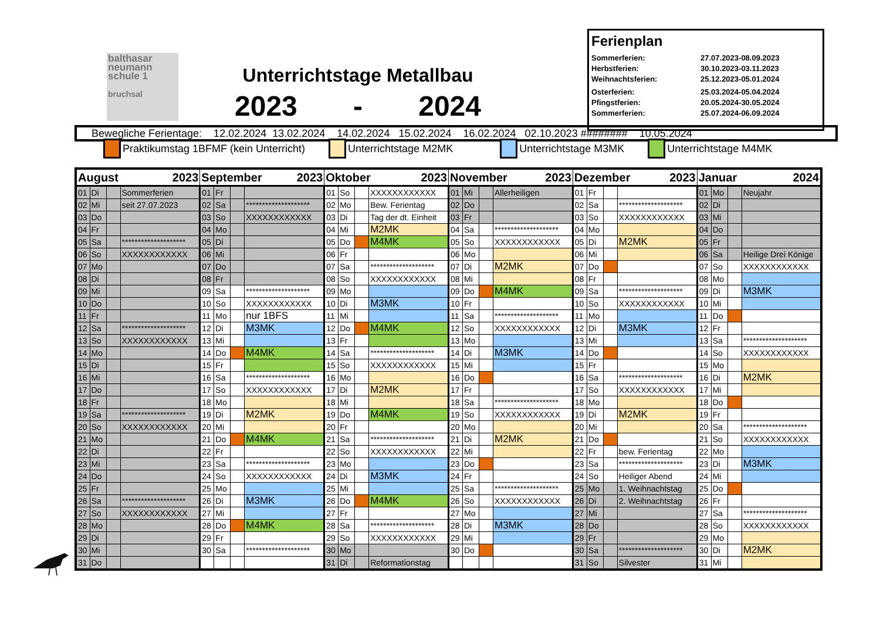balthasar
neumann
schule 1
bruchsal
Unterrichtstage Metallbau
2023 - 2024
Ferienplan
Sommerferien: 27.07.2023-08.09.2023
Herbstferien: 30.10.2023-03.11.2023
Weihnachtsferien: 25.12.2023-05.01.2024
Osterferien: 25.03.2024-05.04.2024
Pfingstferien: 20.05.2024-30.05.2024
Sommerferien: 25.07.2024-06.09.2024
Bewegliche Ferientage: 12.02.2024 13.02.2024 14.02.2024 15.02.2024 16.02.2024 02.10.2023 ######## 10.05.2024
Praktikumstag 1BFMF (kein Unterricht) Unterrichtstage M2MK Unterrichtstage M3MK Unterrichtstage M4MK
| August 2023 | | | | September 2023 | | | | Oktober 2023 | | | | November 2023 | | | | Dezember 2023 | | | | Januar 2024 | | | |
| --- | --- | --- | --- | --- | --- | --- | --- | --- | --- | --- | --- | --- | --- | --- | --- | --- | --- | --- | --- | --- | --- | --- | --- |
| 01 | Di | | Sommerferien | 01 | Fr | | | 01 | So | | XXXXXXXXXXXX | 01 | Mi | | Allerheiligen | 01 | Fr | | | 01 | Mo | | Neujahr |
| 02 | Mi | | seit 27.07.2023 | 02 | Sa | | ******************** | 02 | Mo | | Bew. Ferientag | 02 | Do | | | 02 | Sa | | ******************** | 02 | Di | | |
| 03 | Do | | | 03 | So | | XXXXXXXXXXXX | 03 | Di | | Tag der dt. Einheit | 03 | Fr | | | 03 | So | | XXXXXXXXXXXX | 03 | Mi | | |
| 04 | Fr | | | 04 | Mo | | | 04 | Mi | | M2MK | 04 | Sa | | ******************** | 04 | Mo | | | 04 | Do | | |
| 05 | Sa | | ******************** | 05 | Di | | | 05 | Do | | M4MK | 05 | So | | XXXXXXXXXXXX | 05 | Di | | M2MK | 05 | Fr | | |
| 06 | So | | XXXXXXXXXXXX | 06 | Mi | | | 06 | Fr | | | 06 | Mo | | | 06 | Mi | | | 06 | Sa | | Heilige Drei Könige |
| 07 | Mo | | | 07 | Do | | | 07 | Sa | | ******************** | 07 | Di | | M2MK | 07 | Do | | | 07 | So | | XXXXXXXXXXXX |
| 08 | Di | | | 08 | Fr | | | 08 | So | | XXXXXXXXXXXX | 08 | Mi | | | 08 | Fr | | | 08 | Mo | | |
| 09 | Mi | | | 09 | Sa | | ******************** | 09 | Mo | | | 09 | Do | | M4MK | 09 | Sa | | ******************** | 09 | Di | | M3MK |
| 10 | Do | | | 10 | So | | XXXXXXXXXXXX | 10 | Di | | M3MK | 10 | Fr | | | 10 | So | | XXXXXXXXXXXX | 10 | Mi | | |
| 11 | Fr | | | 11 | Mo | | nur 1BFS | 11 | Mi | | | 11 | Sa | | ******************** | 11 | Mo | | | 11 | Do | | |
| 12 | Sa | | ******************** | 12 | Di | | M3MK | 12 | Do | | M4MK | 12 | So | | XXXXXXXXXXXX | 12 | Di | | M3MK | 12 | Fr | | |
| 13 | So | | XXXXXXXXXXXX | 13 | Mi | | | 13 | Fr | | | 13 | Mo | | | 13 | Mi | | | 13 | Sa | | ******************** |
| 14 | Mo | | | 14 | Do | | M4MK | 14 | Sa | | ******************** | 14 | Di | | M3MK | 14 | Do | | | 14 | So | | XXXXXXXXXXXX |
| 15 | Di | | | 15 | Fr | | | 15 | So | | XXXXXXXXXXXX | 15 | Mi | | | 15 | Fr | | | 15 | Mo | | |
| 16 | Mi | | | 16 | Sa | | ******************** | 16 | Mo | | | 16 | Do | | | 16 | Sa | | ******************** | 16 | Di | | M2MK |
| 17 | Do | | | 17 | So | | XXXXXXXXXXXX | 17 | Di | | M2MK | 17 | Fr | | | 17 | So | | XXXXXXXXXXXX | 17 | Mi | | |
| 18 | Fr | | | 18 | Mo | | | 18 | Mi | | | 18 | Sa | | ******************** | 18 | Mo | | | 18 | Do | | |
| 19 | Sa | | ******************** | 19 | Di | | M2MK | 19 | Do | | M4MK | 19 | So | | XXXXXXXXXXXX | 19 | Di | | M2MK | 19 | Fr | | |
| 20 | So | | XXXXXXXXXXXX | 20 | Mi | | | 20 | Fr | | | 20 | Mo | | | 20 | Mi | | | 20 | Sa | | ******************** |
| 21 | Mo | | | 21 | Do | | M4MK | 21 | Sa | | ******************** | 21 | Di | | M2MK | 21 | Do | | | 21 | So | | XXXXXXXXXXXX |
| 22 | Di | | | 22 | Fr | | | 22 | So | | XXXXXXXXXXXX | 22 | Mi | | | 22 | Fr | | bew. Ferientag | 22 | Mo | | |
| 23 | Mi | | | 23 | Sa | | ******************** | 23 | Mo | | | 23 | Do | | | 23 | Sa | | ******************** | 23 | Di | | M3MK |
| 24 | Do | | | 24 | So | | XXXXXXXXXXXX | 24 | Di | | M3MK | 24 | Fr | | | 24 | So | | Heiliger Abend | 24 | Mi | | |
| 25 | Fr | | | 25 | Mo | | | 25 | Mi | | | 25 | Sa | | ******************** | 25 | Mo | | 1. Weihnachtstag | 25 | Do | | |
| 26 | Sa | | ******************** | 26 | Di | | M3MK | 26 | Do | | M4MK | 26 | So | | XXXXXXXXXXXX | 26 | Di | | 2. Weihnachtstag | 26 | Fr | | |
| 27 | So | | XXXXXXXXXXXX | 27 | Mi | | | 27 | Fr | | | 27 | Mo | | | 27 | Mi | | | 27 | Sa | | ******************** |
| 28 | Mo | | | 28 | Do | | M4MK | 28 | Sa | | ******************** | 28 | Di | | M3MK | 28 | Do | | | 28 | So | | XXXXXXXXXXXX |
| 29 | Di | | | 29 | Fr | | | 29 | So | | XXXXXXXXXXXX | 29 | Mi | | | 29 | Fr | | | 29 | Mo | | |
| 30 | Mi | | | 30 | Sa | | ******************** | 30 | Mo | | | 30 | Do | | | 30 | Sa | | ******************** | 30 | Di | | M2MK |
| 31 | Do | | | | | | | 31 | Di | | Reformationstag | | | | | 31 | So | | Silvester | 31 | Mi | | |